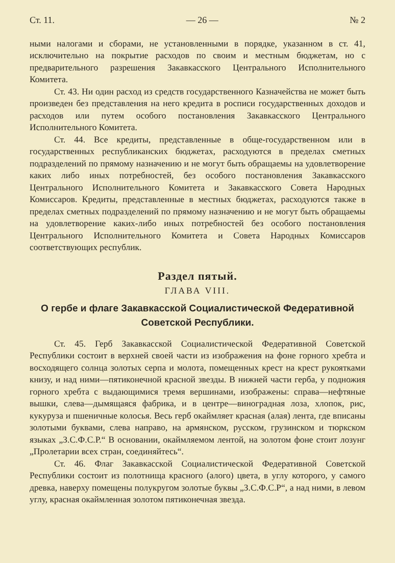Ст. 11. — 26 — № 2
ными налогами и сборами, не установленными в порядке, указанном в ст. 41, исключительно на покрытие расходов по своим и местным бюджетам, но с предварительного разрешения Закавкасского Центрального Исполнительного Комитета.
Ст. 43. Ни один расход из средств государственного Казначейства не может быть произведен без представления на него кредита в росписи государственных доходов и расходов или путем особого постановления Закавкасского Центрального Исполнительного Комитета.
Ст. 44. Все кредиты, представленные в обще-государственном или в государственных республиканских бюджетах, расходуются в пределах сметных подразделений по прямому назначению и не могут быть обращаемы на удовлетворение каких либо иных потребностей, без особого постановления Закавкасского Центрального Исполнительного Комитета и Закавкасского Совета Народных Комиссаров. Кредиты, представленные в местных бюджетах, расходуются также в пределах сметных подразделений по прямому назначению и не могут быть обращаемы на удовлетворение каких-либо иных потребностей без особого постановления Центрального Исполнительного Комитета и Совета Народных Комиссаров соответствующих республик.
Раздел пятый.
ГЛАВА VIII.
О гербе и флаге Закавкасской Социалистической Федеративной
Советской Республики.
Ст. 45. Герб Закавкасской Социалистической Федеративной Советской Республики состоит в верхней своей части из изображения на фоне горного хребта и восходящего солнца золотых серпа и молота, помещенных крест на крест рукоятками книзу, и над ними—пятиконечной красной звезды. В нижней части герба, у подножия горного хребта с выдающимися тремя вершинами, изображены: справа—нефтяные вышки, слева—дымящаяся фабрика, и в центре—виноградная лоза, хлопок, рис, кукуруза и пшеничные колосья. Весь герб окаймляет красная (алая) лента, где вписаны золотыми буквами, слева направо, на армянском, русском, грузинском и тюркском языках „З.С.Ф.С.Р.“ В основании, окаймляемом лентой, на золотом фоне стоит лозунг „Пролетарии всех стран, соединяйтесь“.
Ст. 46. Флаг Закавкасской Социалистической Федеративной Советской Республики состоит из полотнища красного (алого) цвета, в углу которого, у самого древка, наверху помещены полукругом золотые буквы „З.С.Ф.С.Р“, а над ними, в левом углу, красная окаймленная золотом пятиконечная звезда.